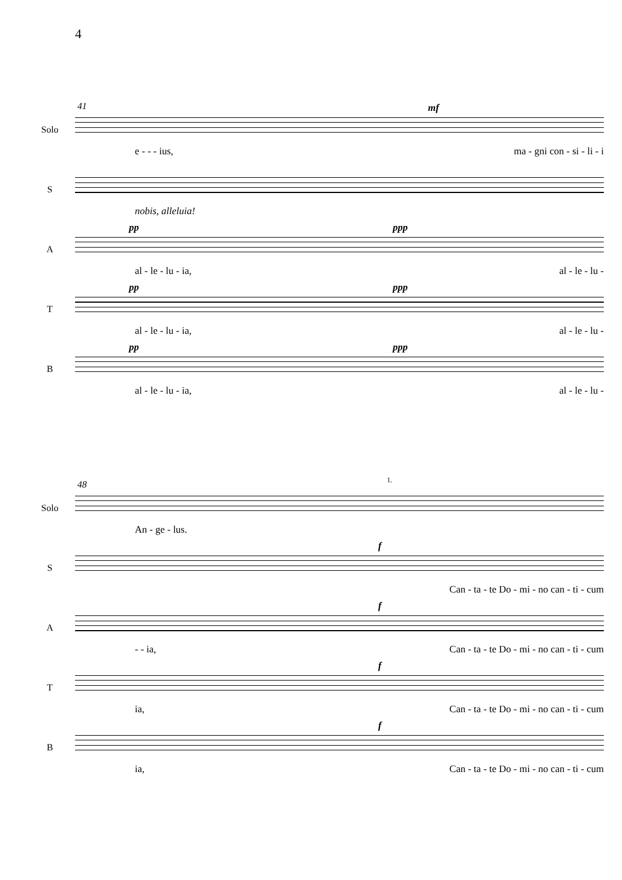4
41 mf
Solo
e - - - ius, ma - gni con - si - li - i
S
nobis, alleluia!
pp ppp
A
al - le - lu - ia, al - le - lu -
pp ppp
T
al - le - lu - ia, al - le - lu -
pp ppp
B
al - le - lu - ia, al - le - lu -
48 1.
Solo
An - ge - lus.
f
S
Can - ta - te Do - mi - no can - ti - cum
f
A
- - ia, Can - ta - te Do - mi - no can - ti - cum
f
T
ia, Can - ta - te Do - mi - no can - ti - cum
f
B
ia, Can - ta - te Do - mi - no can - ti - cum